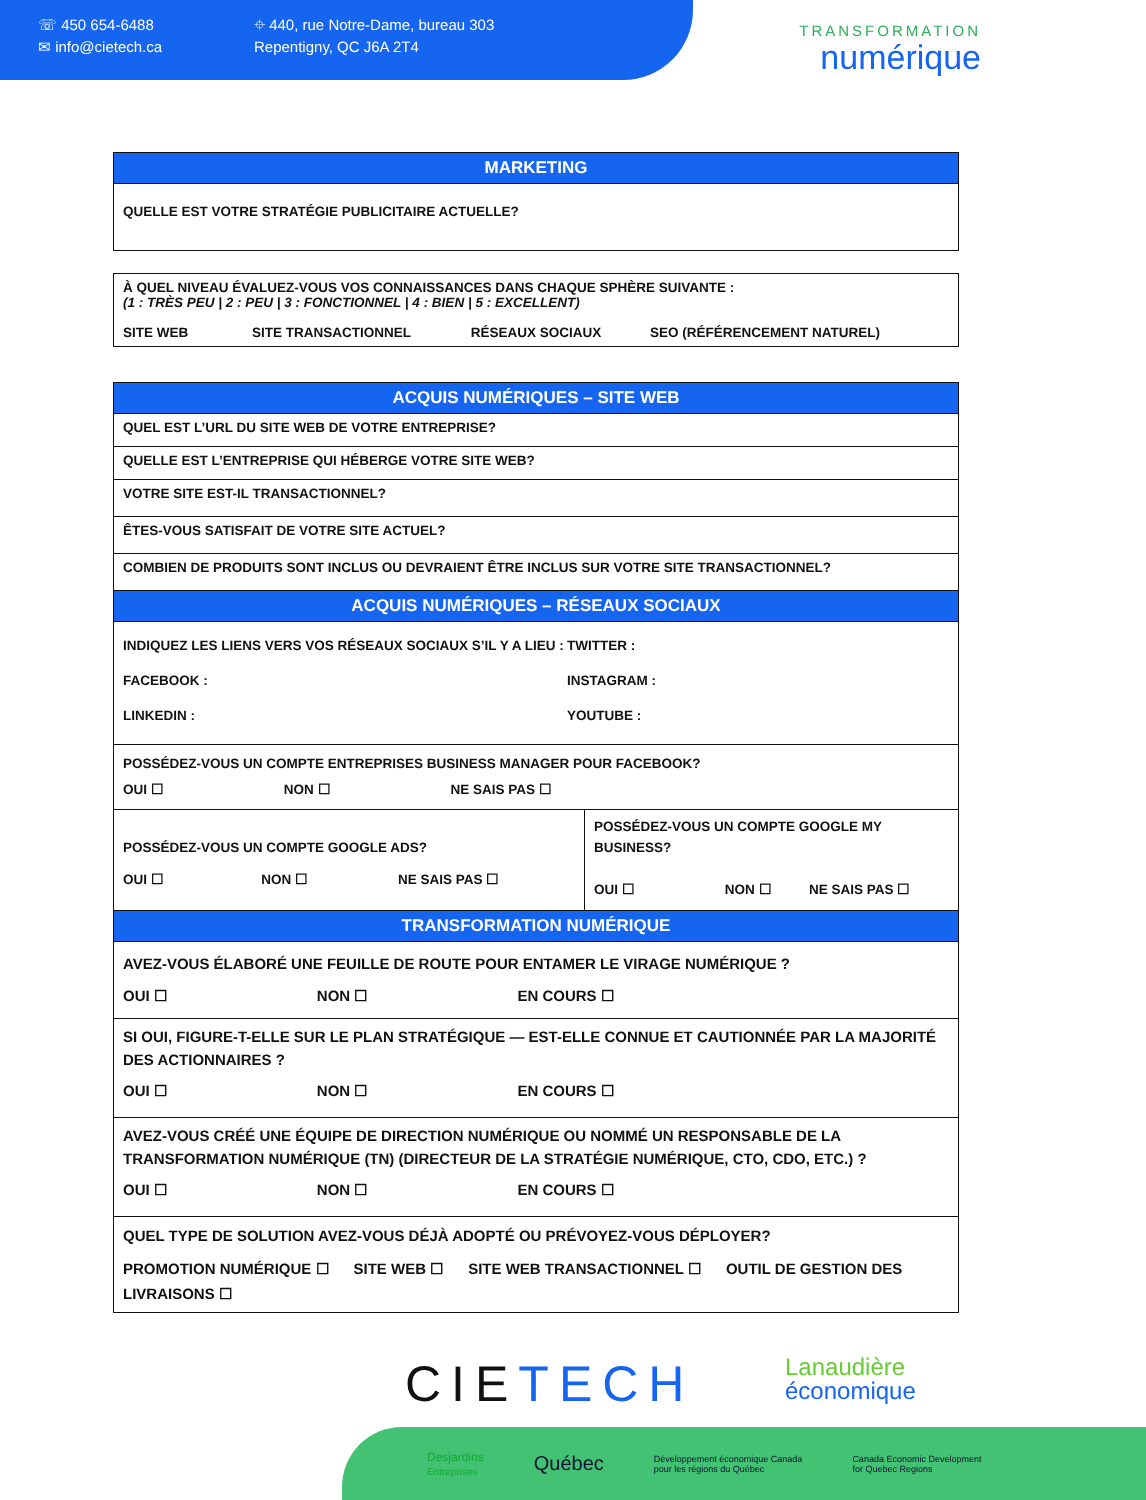☏ 450 654-6488
✉ info@cietech.ca
⌖ 440, rue Notre-Dame, bureau 303
Repentigny, QC J6A 2T4
TRANSFORMATION
numérique
| MARKETING |
| --- |
| QUELLE EST VOTRE STRATÉGIE PUBLICITAIRE ACTUELLE? |
| À QUEL NIVEAU ÉVALUEZ-VOUS VOS CONNAISSANCES DANS CHAQUE SPHÈRE SUIVANTE : (1 : TRÈS PEU / 2 : PEU / 3 : FONCTIONNEL / 4 : BIEN / 5 : EXCELLENT) SITE WEB SITE TRANSACTIONNEL RÉSEAUX SOCIAUX SEO (RÉFÉRENCEMENT NATUREL) |
| ACQUIS NUMÉRIQUES – SITE WEB | |
| --- | --- |
| QUEL EST L’URL DU SITE WEB DE VOTRE ENTREPRISE? | |
| QUELLE EST L’ENTREPRISE QUI HÉBERGE VOTRE SITE WEB? | |
| VOTRE SITE EST-IL TRANSACTIONNEL? | |
| ÊTES-VOUS SATISFAIT DE VOTRE SITE ACTUEL? | |
| COMBIEN DE PRODUITS SONT INCLUS OU DEVRAIENT ÊTRE INCLUS SUR VOTRE SITE TRANSACTIONNEL? | |
| ACQUIS NUMÉRIQUES – RÉSEAUX SOCIAUX | |
| INDIQUEZ LES LIENS VERS VOS RÉSEAUX SOCIAUX S’IL Y A LIEU : TWITTER : FACEBOOK : INSTAGRAM : LINKEDIN : YOUTUBE : | |
| POSSÉDEZ-VOUS UN COMPTE ENTREPRISES BUSINESS MANAGER POUR FACEBOOK? OUI ☐ NON ☐ NE SAIS PAS ☐ | |
| POSSÉDEZ-VOUS UN COMPTE GOOGLE ADS? OUI ☐ NON ☐ NE SAIS PAS ☐ | POSSÉDEZ-VOUS UN COMPTE GOOGLE MY BUSINESS? OUI ☐ NON ☐ NE SAIS PAS ☐ |
| TRANSFORMATION NUMÉRIQUE |
| --- |
| AVEZ-VOUS ÉLABORÉ UNE FEUILLE DE ROUTE POUR ENTAMER LE VIRAGE NUMÉRIQUE ? OUI ☐ NON ☐ EN COURS ☐ |
| SI OUI, FIGURE-T-ELLE SUR LE PLAN STRATÉGIQUE — EST-ELLE CONNUE ET CAUTIONNÉE PAR LA MAJORITÉ DES ACTIONNAIRES ? OUI ☐ NON ☐ EN COURS ☐ |
| AVEZ-VOUS CRÉÉ UNE ÉQUIPE DE DIRECTION NUMÉRIQUE OU NOMMÉ UN RESPONSABLE DE LA TRANSFORMATION NUMÉRIQUE (TN) (DIRECTEUR DE LA STRATÉGIE NUMÉRIQUE, CTO, CDO, ETC.) ? OUI ☐ NON ☐ EN COURS ☐ |
| QUEL TYPE DE SOLUTION AVEZ-VOUS DÉJÀ ADOPTÉ OU PRÉVOYEZ-VOUS DÉPLOYER? PROMOTION NUMÉRIQUE ☐ SITE WEB ☐ SITE WEB TRANSACTIONNEL ☐ OUTIL DE GESTION DES LIVRAISONS ☐ |
CIETECH
Lanaudière
économique
Desjardins
Entreprises
Québec Développement économique Canada
pour les régions du Québec Canada Economic Development
for Quebec Regions